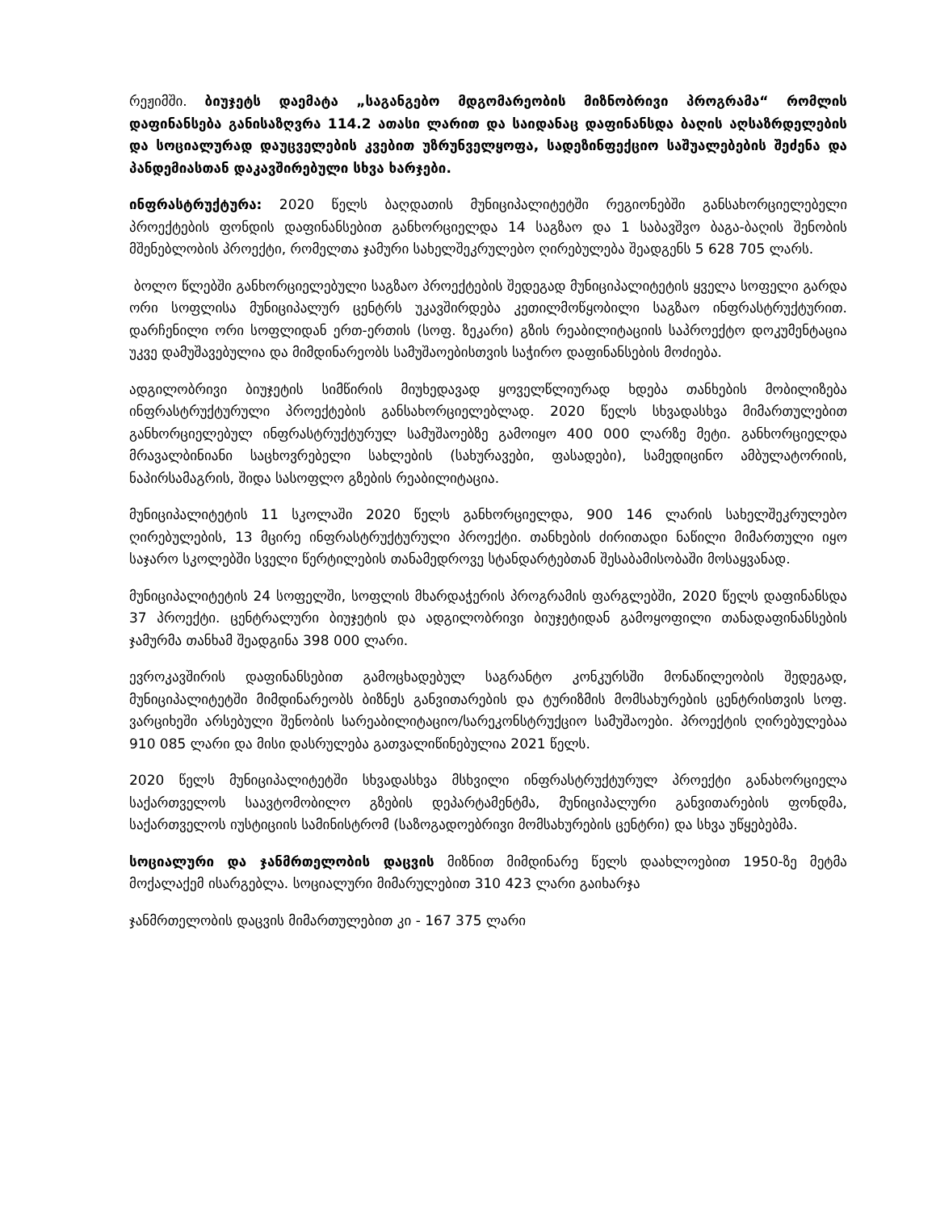რეჟიმში. ბიუჯეტს დაემატა „საგანგებო მდგომარეობის მიზნობრივი პროგრამა“ რომლის დაფინანსება განისაზღვრა 114.2 ათასი ლარით და საიდანაც დაფინანსდა ბაღის აღსაზრდელების და სოციალურად დაუცველების კვებით უზრუნველყოფა, სადეზინფექციო საშუალებების შეძენა და პანდემიასთან დაკავშირებული სხვა ხარჯები.
ინფრასტრუქტურა: 2020 წელს ბაღდათის მუნიციპალიტეტში რეგიონებში განსახორციელებელი პროექტების ფონდის დაფინანსებით განხორციელდა 14 საგზაო და 1 საბავშვო ბაგა-ბაღის შენობის მშენებლობის პროექტი, რომელთა ჯამური სახელშეკრულებო ღირებულება შეადგენს 5 628 705 ლარს.
ბოლო წლებში განხორციელებული საგზაო პროექტების შედეგად მუნიციპალიტეტის ყველა სოფელი გარდა ორი სოფლისა მუნიციპალურ ცენტრს უკავშირდება კეთილმოწყობილი საგზაო ინფრასტრუქტურით. დარჩენილი ორი სოფლიდან ერთ-ერთის (სოფ. ზეკარი) გზის რეაბილიტაციის საპროექტო დოკუმენტაცია უკვე დამუშავებულია და მიმდინარეობს სამუშაოებისთვის საჭირო დაფინანსების მოძიება.
ადგილობრივი ბიუჯეტის სიმწირის მიუხედავად ყოველწლიურად ხდება თანხების მობილიზება ინფრასტრუქტურული პროექტების განსახორციელებლად. 2020 წელს სხვადასხვა მიმართულებით განხორციელებულ ინფრასტრუქტურულ სამუშაოებზე გამოიყო 400 000 ლარზე მეტი. განხორციელდა მრავალბინიანი საცხოვრებელი სახლების (სახურავები, ფასადები), სამედიცინო ამბულატორიის, ნაპირსამაგრის, შიდა სასოფლო გზების რეაბილიტაცია.
მუნიციპალიტეტის 11 სკოლაში 2020 წელს განხორციელდა, 900 146 ლარის სახელშეკრულებო ღირებულების, 13 მცირე ინფრასტრუქტურული პროექტი. თანხების ძირითადი ნაწილი მიმართული იყო საჯარო სკოლებში სველი წერტილების თანამედროვე სტანდარტებთან შესაბამისობაში მოსაყვანად.
მუნიციპალიტეტის 24 სოფელში, სოფლის მხარდაჭერის პროგრამის ფარგლებში, 2020 წელს დაფინანსდა 37 პროექტი. ცენტრალური ბიუჯეტის და ადგილობრივი ბიუჯეტიდან გამოყოფილი თანადაფინანსების ჯამურმა თანხამ შეადგინა 398 000 ლარი.
ევროკავშირის დაფინანსებით გამოცხადებულ საგრანტო კონკურსში მონაწილეობის შედეგად, მუნიციპალიტეტში მიმდინარეობს ბიზნეს განვითარების და ტურიზმის მომსახურების ცენტრისთვის სოფ. ვარციხეში არსებული შენობის სარეაბილიტაციო/სარეკონსტრუქციო სამუშაოები. პროექტის ღირებულებაა 910 085 ლარი და მისი დასრულება გათვალიწინებულია 2021 წელს.
2020 წელს მუნიციპალიტეტში სხვადასხვა მსხვილი ინფრასტრუქტურულ პროექტი განახორციელა საქართველოს საავტომობილო გზების დეპარტამენტმა, მუნიციპალური განვითარების ფონდმა, საქართველოს იუსტიციის სამინისტრომ (საზოგადოებრივი მომსახურების ცენტრი) და სხვა უწყებებმა.
სოციალური და ჯანმრთელობის დაცვის მიზნით მიმდინარე წელს დაახლოებით 1950-ზე მეტმა მოქალაქემ ისარგებლა. სოციალური მიმარულებით 310 423 ლარი გაიხარჯა
ჯანმრთელობის დაცვის მიმართულებით კი - 167 375 ლარი